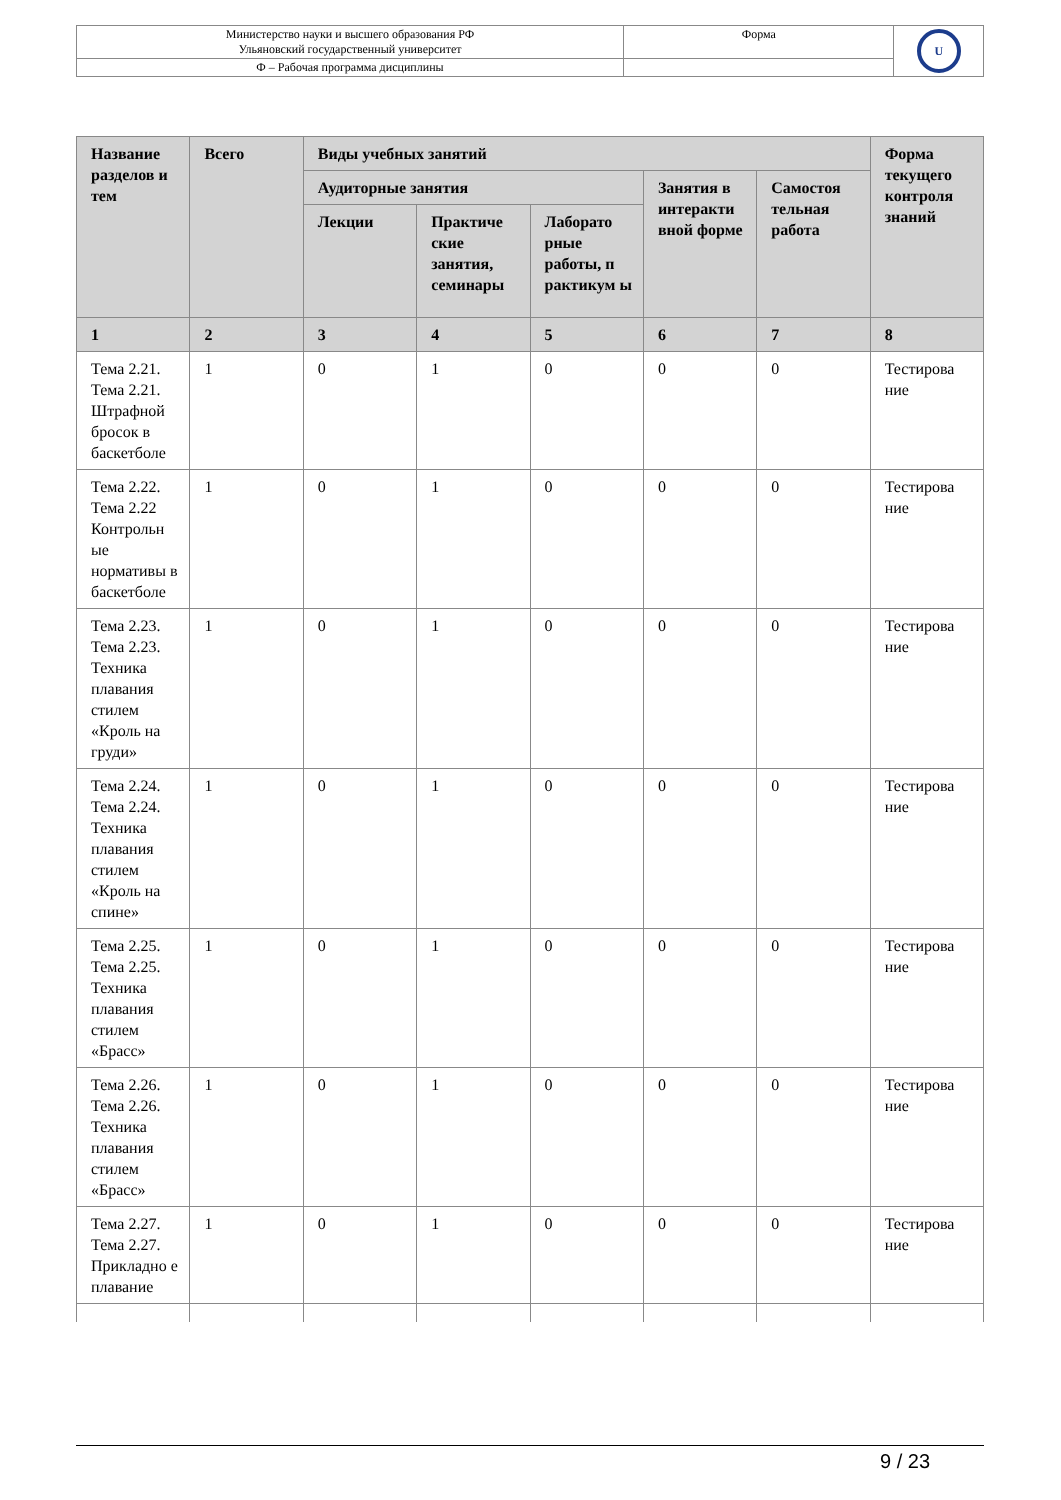| Министерство науки и высшего образования РФ Ульяновский государственный университет | Форма | U |
| Ф – Рабочая программа дисциплины | | |
| Название разделов и тем | Всего | Виды учебных занятий | | | | | Форма текущего контроля знаний |
| --- | --- | --- | --- | --- | --- | --- | --- |
| | | Аудиторные занятия | | | Занятия в интеракти вной форме | Самостоя тельная работа | |
| | | Лекции | Практиче ские занятия, семинары | Лаборато рные работы, п рактикум ы | | | |
| 1 | 2 | 3 | 4 | 5 | 6 | 7 | 8 |
| Тема 2.21. Тема 2.21. Штрафной бросок в баскетболе | 1 | 0 | 1 | 0 | 0 | 0 | Тестирова ние |
| Тема 2.22. Тема 2.22 Контрольн ые нормативы в баскетболе | 1 | 0 | 1 | 0 | 0 | 0 | Тестирова ние |
| Тема 2.23. Тема 2.23. Техника плавания стилем «Кроль на груди» | 1 | 0 | 1 | 0 | 0 | 0 | Тестирова ние |
| Тема 2.24. Тема 2.24. Техника плавания стилем «Кроль на спине» | 1 | 0 | 1 | 0 | 0 | 0 | Тестирова ние |
| Тема 2.25. Тема 2.25. Техника плавания стилем «Брасс» | 1 | 0 | 1 | 0 | 0 | 0 | Тестирова ние |
| Тема 2.26. Тема 2.26. Техника плавания стилем «Брасс» | 1 | 0 | 1 | 0 | 0 | 0 | Тестирова ние |
| Тема 2.27. Тема 2.27. Прикладно е плавание | 1 | 0 | 1 | 0 | 0 | 0 | Тестирова ние |
9 / 23